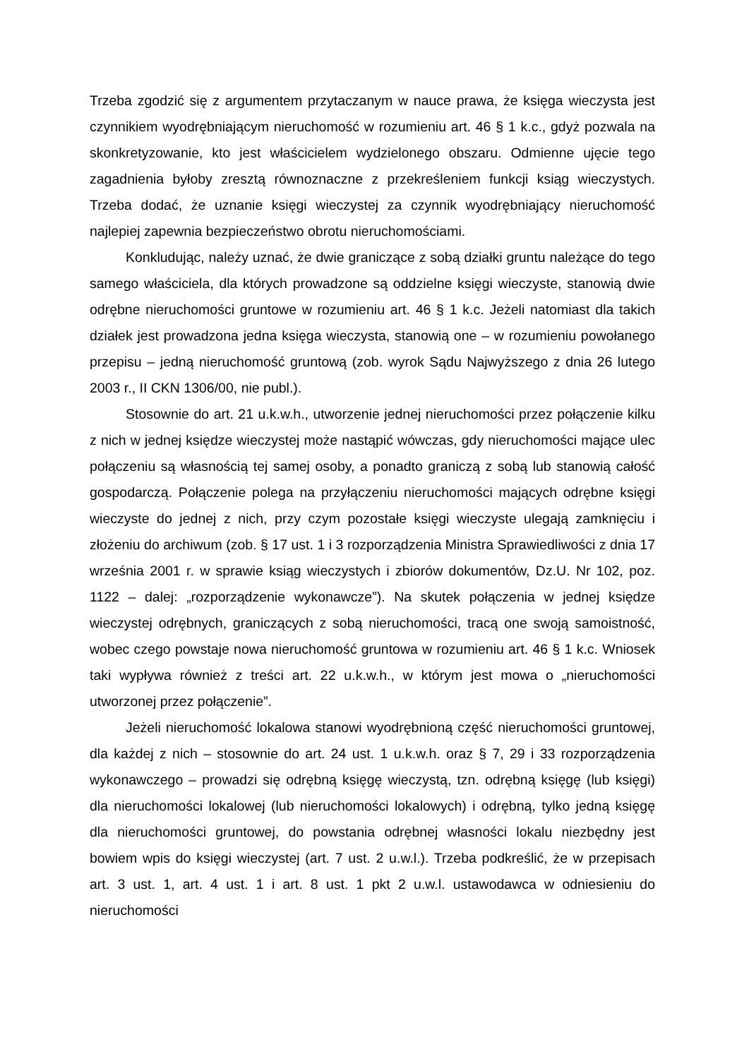Trzeba zgodzić się z argumentem przytaczanym w nauce prawa, że księga wieczysta jest czynnikiem wyodrębniającym nieruchomość w rozumieniu art. 46 § 1 k.c., gdyż pozwala na skonkretyzowanie, kto jest właścicielem wydzielonego obszaru. Odmienne ujęcie tego zagadnienia byłoby zresztą równoznaczne z przekreśleniem funkcji ksiąg wieczystych. Trzeba dodać, że uznanie księgi wieczystej za czynnik wyodrębniający nieruchomość najlepiej zapewnia bezpieczeństwo obrotu nieruchomościami.
Konkludując, należy uznać, że dwie graniczące z sobą działki gruntu należące do tego samego właściciela, dla których prowadzone są oddzielne księgi wieczyste, stanowią dwie odrębne nieruchomości gruntowe w rozumieniu art. 46 § 1 k.c. Jeżeli natomiast dla takich działek jest prowadzona jedna księga wieczysta, stanowią one – w rozumieniu powołanego przepisu – jedną nieruchomość gruntową (zob. wyrok Sądu Najwyższego z dnia 26 lutego 2003 r., II CKN 1306/00, nie publ.).
Stosownie do art. 21 u.k.w.h., utworzenie jednej nieruchomości przez połączenie kilku z nich w jednej księdze wieczystej może nastąpić wówczas, gdy nieruchomości mające ulec połączeniu są własnością tej samej osoby, a ponadto graniczą z sobą lub stanowią całość gospodarczą. Połączenie polega na przyłączeniu nieruchomości mających odrębne księgi wieczyste do jednej z nich, przy czym pozostałe księgi wieczyste ulegają zamknięciu i złożeniu do archiwum (zob. § 17 ust. 1 i 3 rozporządzenia Ministra Sprawiedliwości z dnia 17 września 2001 r. w sprawie ksiąg wieczystych i zbiorów dokumentów, Dz.U. Nr 102, poz. 1122 – dalej: „rozporządzenie wykonawcze”). Na skutek połączenia w jednej księdze wieczystej odrębnych, graniczących z sobą nieruchomości, tracą one swoją samoistność, wobec czego powstaje nowa nieruchomość gruntowa w rozumieniu art. 46 § 1 k.c. Wniosek taki wypływa również z treści art. 22 u.k.w.h., w którym jest mowa o „nieruchomości utworzonej przez połączenie”.
Jeżeli nieruchomość lokalowa stanowi wyodrębnioną część nieruchomości gruntowej, dla każdej z nich – stosownie do art. 24 ust. 1 u.k.w.h. oraz § 7, 29 i 33 rozporządzenia wykonawczego – prowadzi się odrębną księgę wieczystą, tzn. odrębną księgę (lub księgi) dla nieruchomości lokalowej (lub nieruchomości lokalowych) i odrębną, tylko jedną księgę dla nieruchomości gruntowej, do powstania odrębnej własności lokalu niezbędny jest bowiem wpis do księgi wieczystej (art. 7 ust. 2 u.w.l.). Trzeba podkreślić, że w przepisach art. 3 ust. 1, art. 4 ust. 1 i art. 8 ust. 1 pkt 2 u.w.l. ustawodawca w odniesieniu do nieruchomości